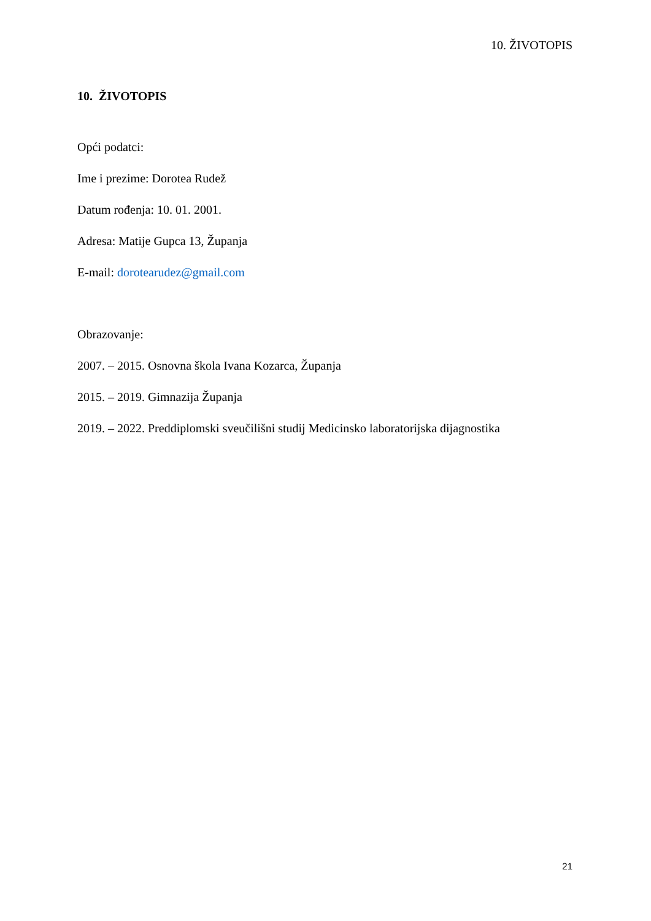10. ŽIVOTOPIS
10. ŽIVOTOPIS
Opći podatci:
Ime i prezime: Dorotea Rudež
Datum rođenja: 10. 01. 2001.
Adresa: Matije Gupca 13, Županja
E-mail: dorotearudez@gmail.com
Obrazovanje:
2007. – 2015. Osnovna škola Ivana Kozarca, Županja
2015. – 2019. Gimnazija Županja
2019. – 2022. Preddiplomski sveučilišni studij Medicinsko laboratorijska dijagnostika
21